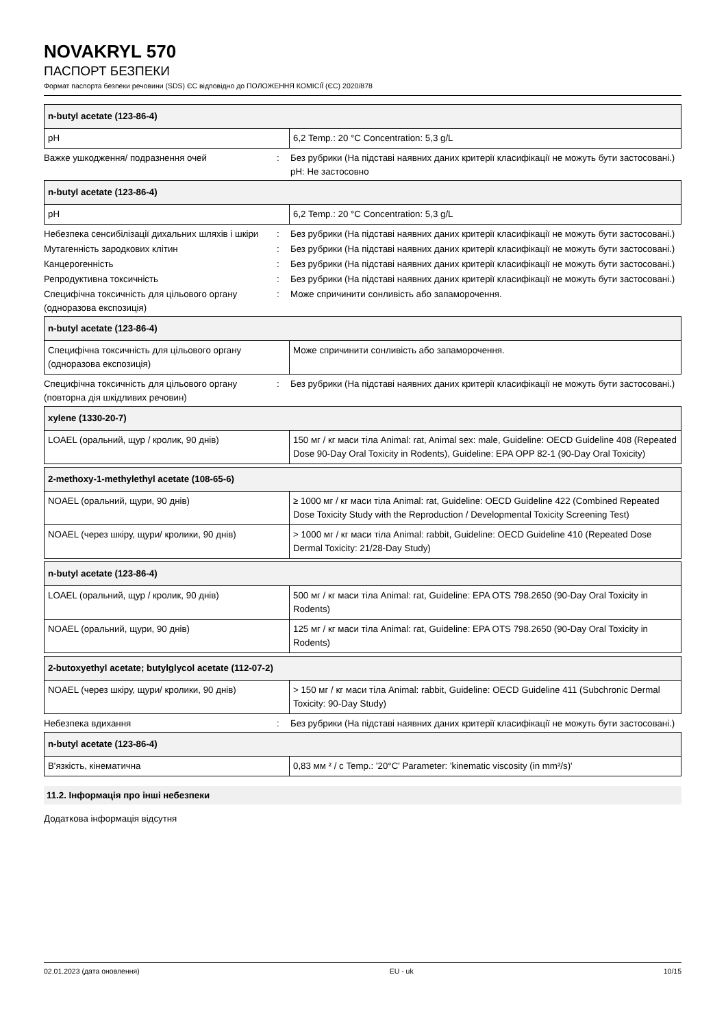NOVAKRYL 570
ПАСПОРТ БЕЗПЕКИ
Формат паспорта безпеки речовини (SDS) ЄС відповідно до ПОЛОЖЕННЯ КОМІСІЇ (ЄС) 2020/878
| n-butyl acetate (123-86-4) | |
| --- | --- |
| pH | 6,2 Temp.: 20 °C Concentration: 5,3 g/L |
Важке ушкодження/ подразнення очей : Без рубрики (На підставі наявних даних критерії класифікації не можуть бути застосовані.)
pH: Не застосовно
| n-butyl acetate (123-86-4) | |
| --- | --- |
| pH | 6,2 Temp.: 20 °C Concentration: 5,3 g/L |
Небезпека сенсибілізації дихальних шляхів і шкіри
: Без рубрики (На підставі наявних даних критерії класифікації не можуть бути застосовані.)
Мутагенність зародкових клітин : Без рубрики (На підставі наявних даних критерії класифікації не можуть бути застосовані.)
Канцерогенність : Без рубрики (На підставі наявних даних критерії класифікації не можуть бути застосовані.)
Репродуктивна токсичність : Без рубрики (На підставі наявних даних критерії класифікації не можуть бути застосовані.)
Специфічна токсичність для цільового органу (одноразова експозиція)
: Може спричинити сонливість або запаморочення.
| n-butyl acetate (123-86-4) | |
| --- | --- |
| Специфічна токсичність для цільового органу (одноразова експозиція) | Може спричинити сонливість або запаморочення. |
Специфічна токсичність для цільового органу (повторна дія шкідливих речовин)
: Без рубрики (На підставі наявних даних критерії класифікації не можуть бути застосовані.)
| xylene (1330-20-7) | |
| --- | --- |
| LOAEL (оральний, щур / кролик, 90 днів) | 150 мг / кг маси тіла Animal: rat, Animal sex: male, Guideline: OECD Guideline 408 (Repeated Dose 90-Day Oral Toxicity in Rodents), Guideline: EPA OPP 82-1 (90-Day Oral Toxicity) |
| 2-methoxy-1-methylethyl acetate (108-65-6) | |
| --- | --- |
| NOAEL (оральний, щури, 90 днів) | ≥ 1000 мг / кг маси тіла Animal: rat, Guideline: OECD Guideline 422 (Combined Repeated Dose Toxicity Study with the Reproduction / Developmental Toxicity Screening Test) |
| NOAEL (через шкіру, щури/ кролики, 90 днів) | > 1000 мг / кг маси тіла Animal: rabbit, Guideline: OECD Guideline 410 (Repeated Dose Dermal Toxicity: 21/28-Day Study) |
| n-butyl acetate (123-86-4) | |
| --- | --- |
| LOAEL (оральний, щур / кролик, 90 днів) | 500 мг / кг маси тіла Animal: rat, Guideline: EPA OTS 798.2650 (90-Day Oral Toxicity in Rodents) |
| NOAEL (оральний, щури, 90 днів) | 125 мг / кг маси тіла Animal: rat, Guideline: EPA OTS 798.2650 (90-Day Oral Toxicity in Rodents) |
| 2-butoxyethyl acetate; butylglycol acetate (112-07-2) | |
| --- | --- |
| NOAEL (через шкіру, щури/ кролики, 90 днів) | > 150 мг / кг маси тіла Animal: rabbit, Guideline: OECD Guideline 411 (Subchronic Dermal Toxicity: 90-Day Study) |
Небезпека вдихання : Без рубрики (На підставі наявних даних критерії класифікації не можуть бути застосовані.)
| n-butyl acetate (123-86-4) | |
| --- | --- |
| В'язкість, кінематична | 0,83 мм ² / с Temp.: '20°C' Parameter: 'kinematic viscosity (in mm²/s)' |
11.2. Інформація про інші небезпеки
Додаткова інформація відсутня
02.01.2023 (дата оновлення) EU - uk 10/15